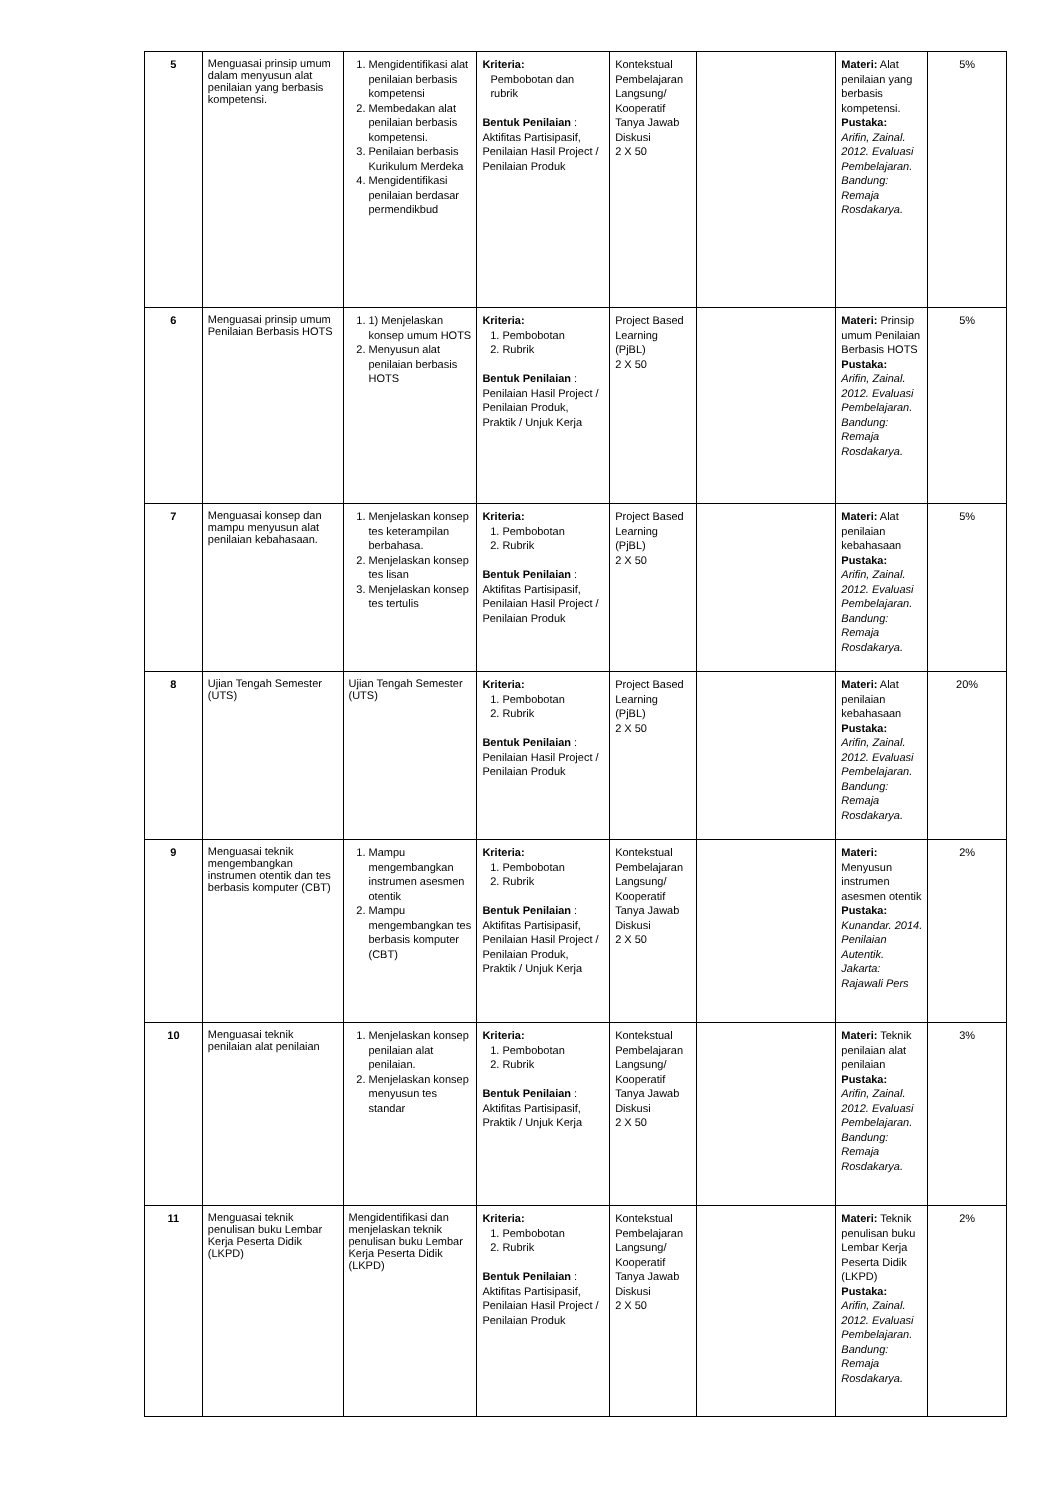| 5 | Menguasai prinsip umum dalam menyusun alat penilaian yang berbasis kompetensi. | 1. Mengidentifikasi alat penilaian berbasis kompetensi 2. Membedakan alat penilaian berbasis kompetensi. 3. Penilaian berbasis Kurikulum Merdeka 4. Mengidentifikasi penilaian berdasar permendikbud | Kriteria: Pembobotan dan rubrik Bentuk Penilaian : Aktifitas Partisipasif, Penilaian Hasil Project / Penilaian Produk | Kontekstual Pembelajaran Langsung/ Kooperatif Tanya Jawab Diskusi 2 X 50 | | Materi: Alat penilaian yang berbasis kompetensi. Pustaka: Arifin, Zainal. 2012. Evaluasi Pembelajaran. Bandung: Remaja Rosdakarya. | 5% |
| 6 | Menguasai prinsip umum Penilaian Berbasis HOTS | 1. 1) Menjelaskan konsep umum HOTS 2. Menyusun alat penilaian berbasis HOTS | Kriteria: 1. Pembobotan 2. Rubrik Bentuk Penilaian : Penilaian Hasil Project / Penilaian Produk, Praktik / Unjuk Kerja | Project Based Learning (PjBL) 2 X 50 | | Materi: Prinsip umum Penilaian Berbasis HOTS Pustaka: Arifin, Zainal. 2012. Evaluasi Pembelajaran. Bandung: Remaja Rosdakarya. | 5% |
| 7 | Menguasai konsep dan mampu menyusun alat penilaian kebahasaan. | 1. Menjelaskan konsep tes keterampilan berbahasa. 2. Menjelaskan konsep tes lisan 3. Menjelaskan konsep tes tertulis | Kriteria: 1. Pembobotan 2. Rubrik Bentuk Penilaian : Aktifitas Partisipasif, Penilaian Hasil Project / Penilaian Produk | Project Based Learning (PjBL) 2 X 50 | | Materi: Alat penilaian kebahasaan Pustaka: Arifin, Zainal. 2012. Evaluasi Pembelajaran. Bandung: Remaja Rosdakarya. | 5% |
| 8 | Ujian Tengah Semester (UTS) | Ujian Tengah Semester (UTS) | Kriteria: 1. Pembobotan 2. Rubrik Bentuk Penilaian : Penilaian Hasil Project / Penilaian Produk | Project Based Learning (PjBL) 2 X 50 | | Materi: Alat penilaian kebahasaan Pustaka: Arifin, Zainal. 2012. Evaluasi Pembelajaran. Bandung: Remaja Rosdakarya. | 20% |
| 9 | Menguasai teknik mengembangkan instrumen otentik dan tes berbasis komputer (CBT) | 1. Mampu mengembangkan instrumen asesmen otentik 2. Mampu mengembangkan tes berbasis komputer (CBT) | Kriteria: 1. Pembobotan 2. Rubrik Bentuk Penilaian : Aktifitas Partisipasif, Penilaian Hasil Project / Penilaian Produk, Praktik / Unjuk Kerja | Kontekstual Pembelajaran Langsung/ Kooperatif Tanya Jawab Diskusi 2 X 50 | | Materi: Menyusun instrumen asesmen otentik Pustaka: Kunandar. 2014. Penilaian Autentik. Jakarta: Rajawali Pers | 2% |
| 10 | Menguasai teknik penilaian alat penilaian | 1. Menjelaskan konsep penilaian alat penilaian. 2. Menjelaskan konsep menyusun tes standar | Kriteria: 1. Pembobotan 2. Rubrik Bentuk Penilaian : Aktifitas Partisipasif, Praktik / Unjuk Kerja | Kontekstual Pembelajaran Langsung/ Kooperatif Tanya Jawab Diskusi 2 X 50 | | Materi: Teknik penilaian alat penilaian Pustaka: Arifin, Zainal. 2012. Evaluasi Pembelajaran. Bandung: Remaja Rosdakarya. | 3% |
| 11 | Menguasai teknik penulisan buku Lembar Kerja Peserta Didik (LKPD) | Mengidentifikasi dan menjelaskan teknik penulisan buku Lembar Kerja Peserta Didik (LKPD) | Kriteria: 1. Pembobotan 2. Rubrik Bentuk Penilaian : Aktifitas Partisipasif, Penilaian Hasil Project / Penilaian Produk | Kontekstual Pembelajaran Langsung/ Kooperatif Tanya Jawab Diskusi 2 X 50 | | Materi: Teknik penulisan buku Lembar Kerja Peserta Didik (LKPD) Pustaka: Arifin, Zainal. 2012. Evaluasi Pembelajaran. Bandung: Remaja Rosdakarya. | 2% |